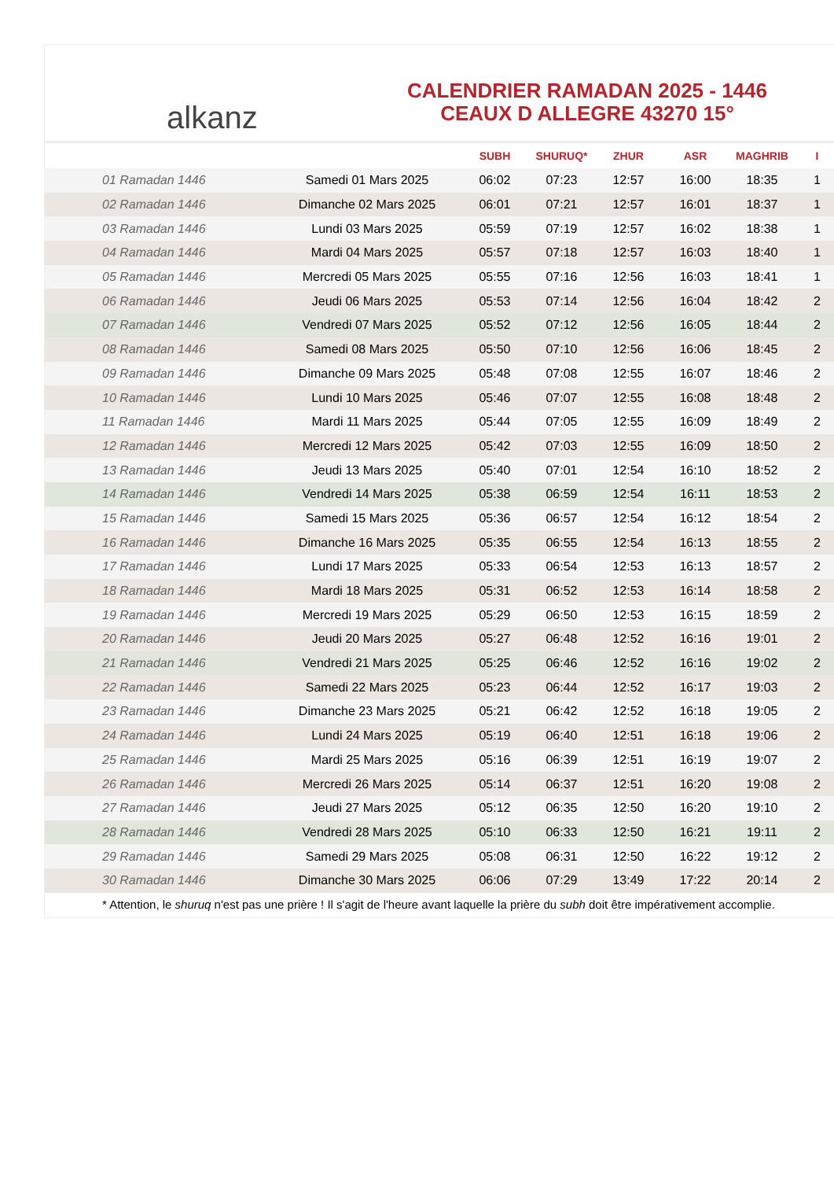alkanz
CALENDRIER RAMADAN 2025 - 1446
CEAUX D ALLEGRE 43270 15°
| | | SUBH | SHURUQ* | ZHUR | ASR | MAGHRIB | I |
| --- | --- | --- | --- | --- | --- | --- | --- |
| 01 Ramadan 1446 | Samedi 01 Mars 2025 | 06:02 | 07:23 | 12:57 | 16:00 | 18:35 | 1 |
| 02 Ramadan 1446 | Dimanche 02 Mars 2025 | 06:01 | 07:21 | 12:57 | 16:01 | 18:37 | 1 |
| 03 Ramadan 1446 | Lundi 03 Mars 2025 | 05:59 | 07:19 | 12:57 | 16:02 | 18:38 | 1 |
| 04 Ramadan 1446 | Mardi 04 Mars 2025 | 05:57 | 07:18 | 12:57 | 16:03 | 18:40 | 1 |
| 05 Ramadan 1446 | Mercredi 05 Mars 2025 | 05:55 | 07:16 | 12:56 | 16:03 | 18:41 | 1 |
| 06 Ramadan 1446 | Jeudi 06 Mars 2025 | 05:53 | 07:14 | 12:56 | 16:04 | 18:42 | 2 |
| 07 Ramadan 1446 | Vendredi 07 Mars 2025 | 05:52 | 07:12 | 12:56 | 16:05 | 18:44 | 2 |
| 08 Ramadan 1446 | Samedi 08 Mars 2025 | 05:50 | 07:10 | 12:56 | 16:06 | 18:45 | 2 |
| 09 Ramadan 1446 | Dimanche 09 Mars 2025 | 05:48 | 07:08 | 12:55 | 16:07 | 18:46 | 2 |
| 10 Ramadan 1446 | Lundi 10 Mars 2025 | 05:46 | 07:07 | 12:55 | 16:08 | 18:48 | 2 |
| 11 Ramadan 1446 | Mardi 11 Mars 2025 | 05:44 | 07:05 | 12:55 | 16:09 | 18:49 | 2 |
| 12 Ramadan 1446 | Mercredi 12 Mars 2025 | 05:42 | 07:03 | 12:55 | 16:09 | 18:50 | 2 |
| 13 Ramadan 1446 | Jeudi 13 Mars 2025 | 05:40 | 07:01 | 12:54 | 16:10 | 18:52 | 2 |
| 14 Ramadan 1446 | Vendredi 14 Mars 2025 | 05:38 | 06:59 | 12:54 | 16:11 | 18:53 | 2 |
| 15 Ramadan 1446 | Samedi 15 Mars 2025 | 05:36 | 06:57 | 12:54 | 16:12 | 18:54 | 2 |
| 16 Ramadan 1446 | Dimanche 16 Mars 2025 | 05:35 | 06:55 | 12:54 | 16:13 | 18:55 | 2 |
| 17 Ramadan 1446 | Lundi 17 Mars 2025 | 05:33 | 06:54 | 12:53 | 16:13 | 18:57 | 2 |
| 18 Ramadan 1446 | Mardi 18 Mars 2025 | 05:31 | 06:52 | 12:53 | 16:14 | 18:58 | 2 |
| 19 Ramadan 1446 | Mercredi 19 Mars 2025 | 05:29 | 06:50 | 12:53 | 16:15 | 18:59 | 2 |
| 20 Ramadan 1446 | Jeudi 20 Mars 2025 | 05:27 | 06:48 | 12:52 | 16:16 | 19:01 | 2 |
| 21 Ramadan 1446 | Vendredi 21 Mars 2025 | 05:25 | 06:46 | 12:52 | 16:16 | 19:02 | 2 |
| 22 Ramadan 1446 | Samedi 22 Mars 2025 | 05:23 | 06:44 | 12:52 | 16:17 | 19:03 | 2 |
| 23 Ramadan 1446 | Dimanche 23 Mars 2025 | 05:21 | 06:42 | 12:52 | 16:18 | 19:05 | 2 |
| 24 Ramadan 1446 | Lundi 24 Mars 2025 | 05:19 | 06:40 | 12:51 | 16:18 | 19:06 | 2 |
| 25 Ramadan 1446 | Mardi 25 Mars 2025 | 05:16 | 06:39 | 12:51 | 16:19 | 19:07 | 2 |
| 26 Ramadan 1446 | Mercredi 26 Mars 2025 | 05:14 | 06:37 | 12:51 | 16:20 | 19:08 | 2 |
| 27 Ramadan 1446 | Jeudi 27 Mars 2025 | 05:12 | 06:35 | 12:50 | 16:20 | 19:10 | 2 |
| 28 Ramadan 1446 | Vendredi 28 Mars 2025 | 05:10 | 06:33 | 12:50 | 16:21 | 19:11 | 2 |
| 29 Ramadan 1446 | Samedi 29 Mars 2025 | 05:08 | 06:31 | 12:50 | 16:22 | 19:12 | 2 |
| 30 Ramadan 1446 | Dimanche 30 Mars 2025 | 06:06 | 07:29 | 13:49 | 17:22 | 20:14 | 2 |
* Attention, le shuruq n'est pas une prière ! Il s'agit de l'heure avant laquelle la prière du subh doit être impérativement accomplie.